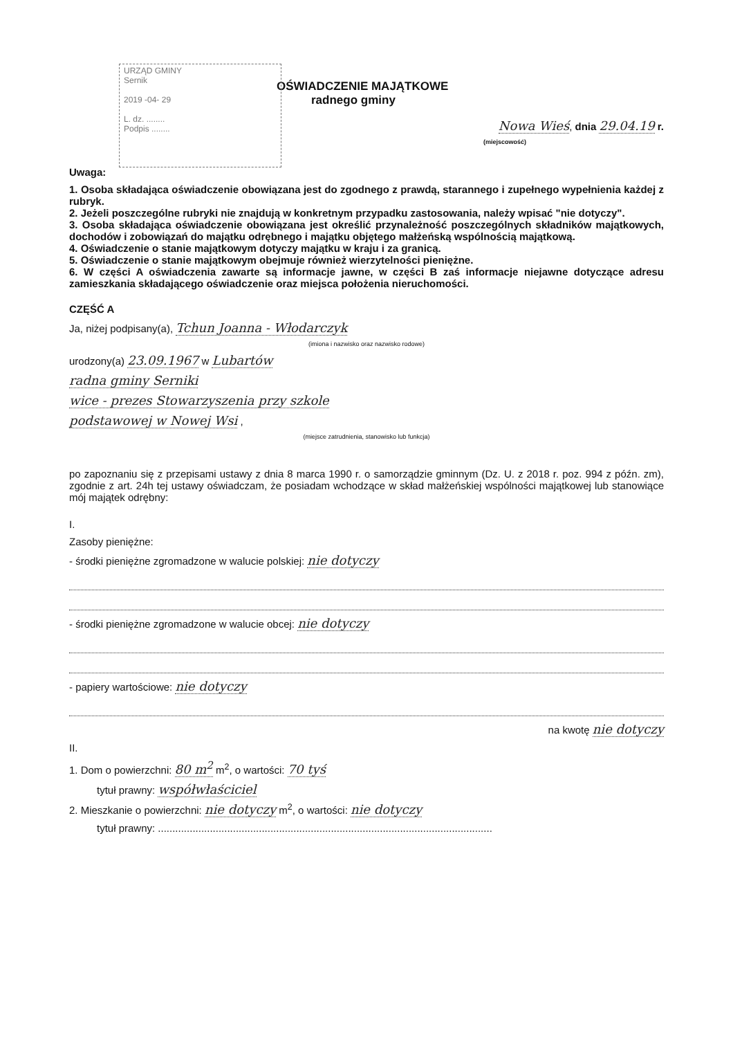URZĄD GMINY
Sernik
2019 -04- 29
L. dz. ........
Podpis ........
OŚWIADCZENIE MAJĄTKOWE
radnego gminy
Nowa Wieś, dnia 29.04.19 r.
(miejscowość)
Uwaga:
1. Osoba składająca oświadczenie obowiązana jest do zgodnego z prawdą, starannego i zupełnego wypełnienia każdej z rubryk.
2. Jeżeli poszczególne rubryki nie znajdują w konkretnym przypadku zastosowania, należy wpisać "nie dotyczy".
3. Osoba składająca oświadczenie obowiązana jest określić przynależność poszczególnych składników majątkowych, dochodów i zobowiązań do majątku odrębnego i majątku objętego małżeńską wspólnością majątkową.
4. Oświadczenie o stanie majątkowym dotyczy majątku w kraju i za granicą.
5. Oświadczenie o stanie majątkowym obejmuje również wierzytelności pieniężne.
6. W części A oświadczenia zawarte są informacje jawne, w części B zaś informacje niejawne dotyczące adresu zamieszkania składającego oświadczenie oraz miejsca położenia nieruchomości.
CZĘŚĆ A
Ja, niżej podpisany(a), Tchun Joanna - Włodarczyk
(imiona i nazwisko oraz nazwisko rodowe)
urodzony(a) 23.09.1967 w Lubartów
radna gminy Serniki
wice - prezes Stowarzyszenia przy szkole
podstawowej w Nowej Wsi ,
(miejsce zatrudnienia, stanowisko lub funkcja)
po zapoznaniu się z przepisami ustawy z dnia 8 marca 1990 r. o samorządzie gminnym (Dz. U. z 2018 r. poz. 994 z późn. zm), zgodnie z art. 24h tej ustawy oświadczam, że posiadam wchodzące w skład małżeńskiej wspólności majątkowej lub stanowiące mój majątek odrębny:
I.
Zasoby pieniężne:
- środki pieniężne zgromadzone w walucie polskiej: nie dotyczy
- środki pieniężne zgromadzone w walucie obcej: nie dotyczy
- papiery wartościowe: nie dotyczy
na kwotę nie dotyczy
II.
1. Dom o powierzchni: 80 m<sup>2</sup> m<sup>2</sup>, o wartości: 70 tyś
tytuł prawny: współwłaściciel
2. Mieszkanie o powierzchni: nie dotyczy m<sup>2</sup>, o wartości: nie dotyczy
tytuł prawny: ....................................................................................................................